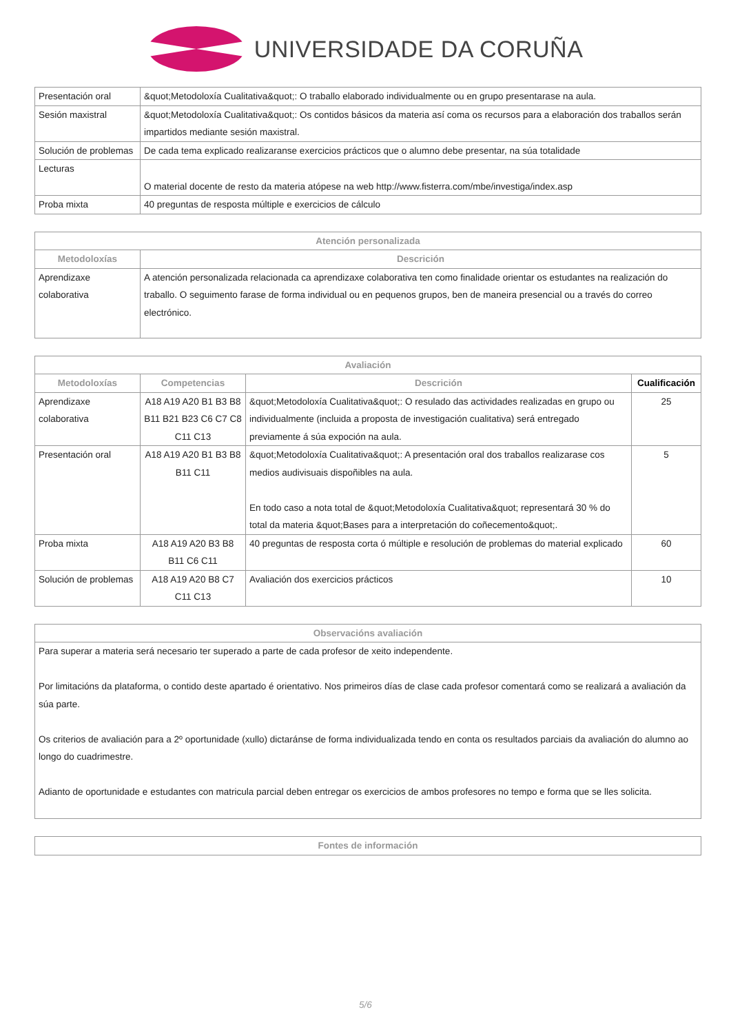UNIVERSIDADE DA CORUÑA
| Presentación oral | &quot;Metodoloxía Cualitativa&quot;: O traballo elaborado individualmente ou en grupo presentarase na aula. |
| Sesión maxistral | &quot;Metodoloxía Cualitativa&quot;: Os contidos básicos da materia así coma os recursos para a elaboración dos traballos serán impartidos mediante sesión maxistral. |
| Solución de problemas | De cada tema explicado realizaranse exercicios prácticos que o alumno debe presentar, na súa totalidade |
| Lecturas | O material docente de resto da materia atópese na web http://www.fisterra.com/mbe/investiga/index.asp |
| Proba mixta | 40 preguntas de resposta múltiple e exercicios de cálculo |
| Atención personalizada | |
| --- | --- |
| Metodoloxías | Descrición |
| Aprendizaxe colaborativa | A atención personalizada relacionada ca aprendizaxe colaborativa ten como finalidade orientar os estudantes na realización do traballo. O seguimento farase de forma individual ou en pequenos grupos, ben de maneira presencial ou a través do correo electrónico. |
| Avaliación | | | |
| --- | --- | --- | --- |
| Metodoloxías | Competencias | Descrición | Cualificación |
| Aprendizaxe colaborativa | A18 A19 A20 B1 B3 B8 B11 B21 B23 C6 C7 C8 C11 C13 | &quot;Metodoloxía Cualitativa&quot;: O resulado das actividades realizadas en grupo ou individualmente (incluida a proposta de investigación cualitativa) será entregado previamente á súa expoción na aula. | 25 |
| Presentación oral | A18 A19 A20 B1 B3 B8 B11 C11 | &quot;Metodoloxía Cualitativa&quot;: A presentación oral dos traballos realizarase cos medios audivisuais dispoñibles na aula. En todo caso a nota total de &quot;Metodoloxía Cualitativa&quot; representará 30 % do total da materia &quot;Bases para a interpretación do coñecemento&quot;. | 5 |
| Proba mixta | A18 A19 A20 B3 B8 B11 C6 C11 | 40 preguntas de resposta corta ó múltiple e resolución de problemas do material explicado | 60 |
| Solución de problemas | A18 A19 A20 B8 C7 C11 C13 | Avaliación dos exercicios prácticos | 10 |
| Observacións avaliación |
| --- |
| Para superar a materia será necesario ter superado a parte de cada profesor de xeito independente. Por limitacións da plataforma, o contido deste apartado é orientativo. Nos primeiros días de clase cada profesor comentará como se realizará a avaliación da súa parte. Os criterios de avaliación para a 2º oportunidade (xullo) dictaránse de forma individualizada tendo en conta os resultados parciais da avaliación do alumno ao longo do cuadrimestre. Adianto de oportunidade e estudantes con matricula parcial deben entregar os exercicios de ambos profesores no tempo e forma que se lles solicita. |
| Fontes de información |
| --- |
5/6